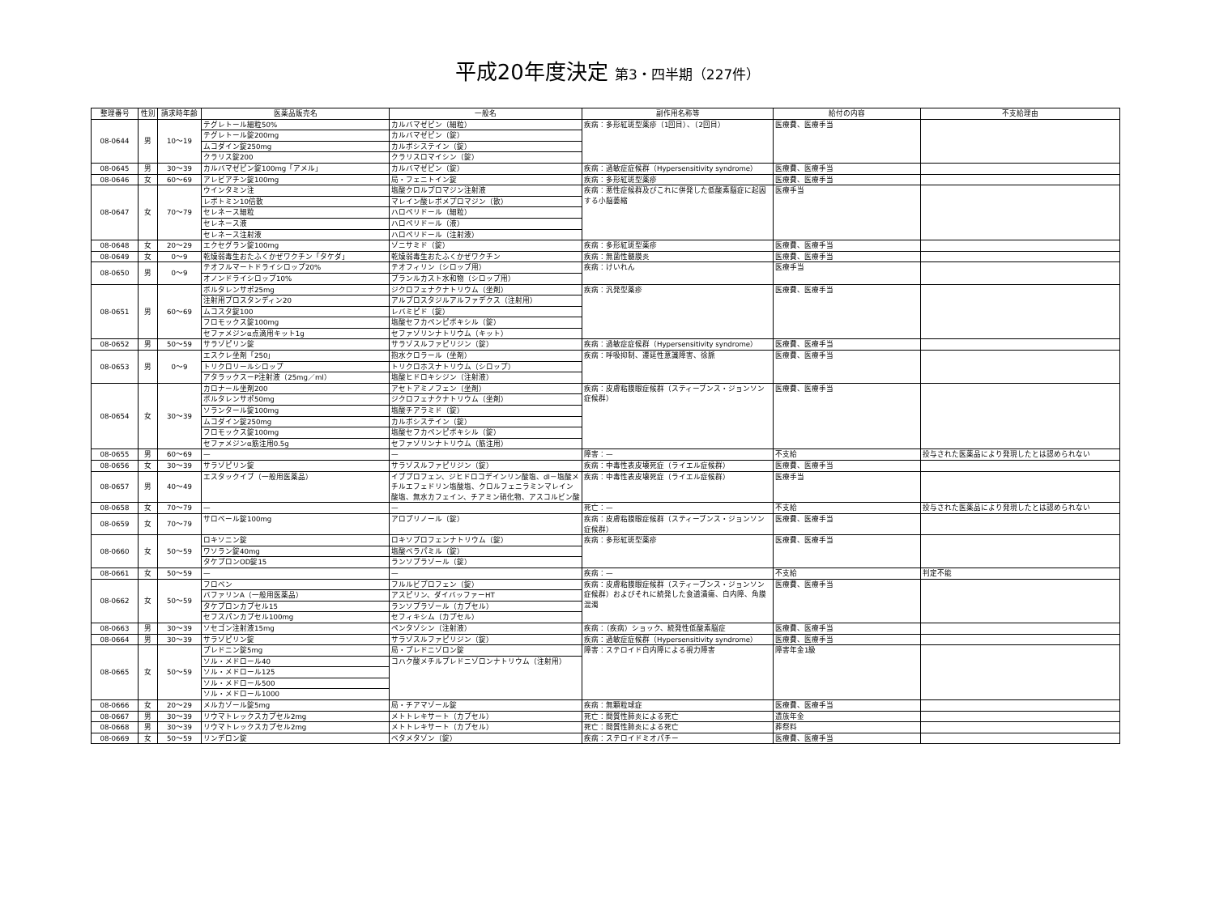平成20年度決定 第3・四半期（227件）
| 整理番号 | 性別 | 請求時年齢 | 医薬品販売名 | 一般名 | 副作用名称等 | 給付の内容 | 不支給理由 |
| --- | --- | --- | --- | --- | --- | --- | --- |
| 08-0644 | 男 | 10～19 | テグレトール細粒50% | カルバマゼピン（細粒） | 疾病：多形紅斑型薬疹（1回目）、（2回目） | 医療費、医療手当 | |
| | | | テグレトール錠200mg | カルバマゼピン（錠） | | | |
| | | | ムコダイン錠250mg | カルボシステイン（錠） | | | |
| | | | クラリス錠200 | クラリスロマイシン（錠） | | | |
| 08-0645 | 男 | 30～39 | カルバマゼピン錠100mg「アメル」 | カルバマゼピン（錠） | 疾病：過敏症症候群（Hypersensitivity syndrome） | 医療費、医療手当 | |
| 08-0646 | 女 | 60～69 | アレビアチン錠100mg | 局・フェニトイン錠 | 疾病：多形紅斑型薬疹 | 医療費、医療手当 | |
| 08-0647 | 女 | 70～79 | ウインタミン注 | 塩酸クロルプロマジン注射液 | 疾病：悪性症候群及びこれに併発した低酸素脳症に起因する小脳萎縮 | 医療手当 | |
| | | | レボトミン10倍散 | マレイン酸レボメプロマジン（散） | | | |
| | | | セレネース細粒 | ハロペリドール（細粒） | | | |
| | | | セレネース液 | ハロペリドール（液） | | | |
| | | | セレネース注射液 | ハロペリドール（注射液） | | | |
| 08-0648 | 女 | 20～29 | エクセグラン錠100mg | ゾニサミド（錠） | 疾病：多形紅斑型薬疹 | 医療費、医療手当 | |
| 08-0649 | 女 | 0～9 | 乾燥弱毒生おたふくかぜワクチン「タケダ」 | 乾燥弱毒生おたふくかぜワクチン | 疾病：無菌性髄膜炎 | 医療費、医療手当 | |
| 08-0650 | 男 | 0～9 | テオフルマートドライシロップ20% | テオフィリン（シロップ用） | 疾病：けいれん | 医療手当 | |
| | | | オノンドライシロップ10% | プランルカスト水和物（シロップ用） | | | |
| 08-0651 | 男 | 60～69 | ボルタレンサポ25mg | ジクロフェナクナトリウム（坐剤） | 疾病：汎発型薬疹 | 医療費、医療手当 | |
| | | | 注射用プロスタンディン20 | アルプロスタジルアルファデクス（注射用） | | | |
| | | | ムコスタ錠100 | レバミピド（錠） | | | |
| | | | フロモックス錠100mg | 塩酸セフカペンピボキシル（錠） | | | |
| | | | セファメジンα点滴用キット1g | セファゾリンナトリウム（キット） | | | |
| 08-0652 | 男 | 50～59 | サラゾピリン錠 | サラゾスルファピリジン（錠） | 疾病：過敏症症候群（Hypersensitivity syndrome） | 医療費、医療手当 | |
| 08-0653 | 男 | 0～9 | エスクレ坐剤「250」 | 抱水クロラール（坐剤） | 疾病：呼吸抑制、遷延性意識障害、徐脈 | 医療費、医療手当 | |
| | | | トリクロリールシロップ | トリクロホスナトリウム（シロップ） | | | |
| | | | アタラックスーP注射液（25mg／ml） | 塩酸ヒドロキシジン（注射液） | | | |
| 08-0654 | 女 | 30～39 | カロナール坐剤200 | アセトアミノフェン（坐剤） | 疾病：皮膚粘膜眼症候群（スティーブンス・ジョンソン症候群） | 医療費、医療手当 | |
| | | | ボルタレンサポ50mg | ジクロフェナクナトリウム（坐剤） | | | |
| | | | ソランタール錠100mg | 塩酸チアラミド（錠） | | | |
| | | | ムコダイン錠250mg | カルボシステイン（錠） | | | |
| | | | フロモックス錠100mg | 塩酸セフカペンピボキシル（錠） | | | |
| | | | セファメジンα筋注用0.5g | セファゾリンナトリウム（筋注用） | | | |
| 08-0655 | 男 | 60～69 | — | — | 障害：— | 不支給 | 投与された医薬品により発現したとは認められない |
| 08-0656 | 女 | 30～39 | サラゾピリン錠 | サラゾスルファピリジン（錠） | 疾病：中毒性表皮壊死症（ライエル症候群） | 医療費、医療手当 | |
| 08-0657 | 男 | 40～49 | エスタックイブ（一般用医薬品） | イブプロフェン、ジヒドロコデインリン酸塩、dl－塩酸メチルエフェドリン塩酸塩、クロルフェニラミンマレイン酸塩、無水カフェイン、チアミン硝化物、アスコルビン酸 | 疾病：中毒性表皮壊死症（ライエル症候群） | 医療手当 | |
| 08-0658 | 女 | 70～79 | — | — | 死亡：— | 不支給 | 投与された医薬品により発現したとは認められない |
| 08-0659 | 女 | 70～79 | サロベール錠100mg | アロプリノール（錠） | 疾病：皮膚粘膜眼症候群（スティーブンス・ジョンソン症候群） | 医療費、医療手当 | |
| 08-0660 | 女 | 50～59 | ロキソニン錠 | ロキソプロフェンナトリウム（錠） | 疾病：多形紅斑型薬疹 | 医療費、医療手当 | |
| | | | ワソラン錠40mg | 塩酸ベラパミル（錠） | | | |
| | | | タケプロンOD錠15 | ランソプラゾール（錠） | | | |
| 08-0661 | 女 | 50～59 | — | — | 疾病：— | 不支給 | 判定不能 |
| 08-0662 | 女 | 50～59 | フロベン | フルルビプロフェン（錠） | 疾病：皮膚粘膜眼症候群（スティーブンス・ジョンソン症候群）およびそれに続発した食道潰瘍、白内障、角膜混濁 | 医療費、医療手当 | |
| | | | バファリンA（一般用医薬品） | アスピリン、ダイバッファーHT | | | |
| | | | タケプロンカプセル15 | ランソプラゾール（カプセル） | | | |
| | | | セフスパンカプセル100mg | セフィキシム（カプセル） | | | |
| 08-0663 | 男 | 30～39 | ソセゴン注射液15mg | ペンタゾシン（注射液） | 疾病：（疾病）ショック、続発性低酸素脳症 | 医療費、医療手当 | |
| 08-0664 | 男 | 30～39 | サラゾピリン錠 | サラゾスルファピリジン（錠） | 疾病：過敏症症候群（Hypersensitivity syndrome） | 医療費、医療手当 | |
| 08-0665 | 女 | 50～59 | プレドニン錠5mg | 局・プレドニゾロン錠 | 障害：ステロイド白内障による視力障害 | 障害年金1級 | |
| | | | ソル・メドロール40 | コハク酸メチルプレドニゾロンナトリウム（注射用） | | | |
| | | | ソル・メドロール125 | | | | |
| | | | ソル・メドロール500 | | | | |
| | | | ソル・メドロール1000 | | | | |
| 08-0666 | 女 | 20～29 | メルカゾール錠5mg | 局・チアマゾール錠 | 疾病：無顆粒球症 | 医療費、医療手当 | |
| 08-0667 | 男 | 30～39 | リウマトレックスカプセル2mg | メトトレキサート（カプセル） | 死亡：間質性肺炎による死亡 | 遺族年金 | |
| 08-0668 | 男 | 30～39 | リウマトレックスカプセル2mg | メトトレキサート（カプセル） | 死亡：間質性肺炎による死亡 | 葬祭料 | |
| 08-0669 | 女 | 50～59 | リンデロン錠 | ベタメタゾン（錠） | 疾病：ステロイドミオパチー | 医療費、医療手当 | |